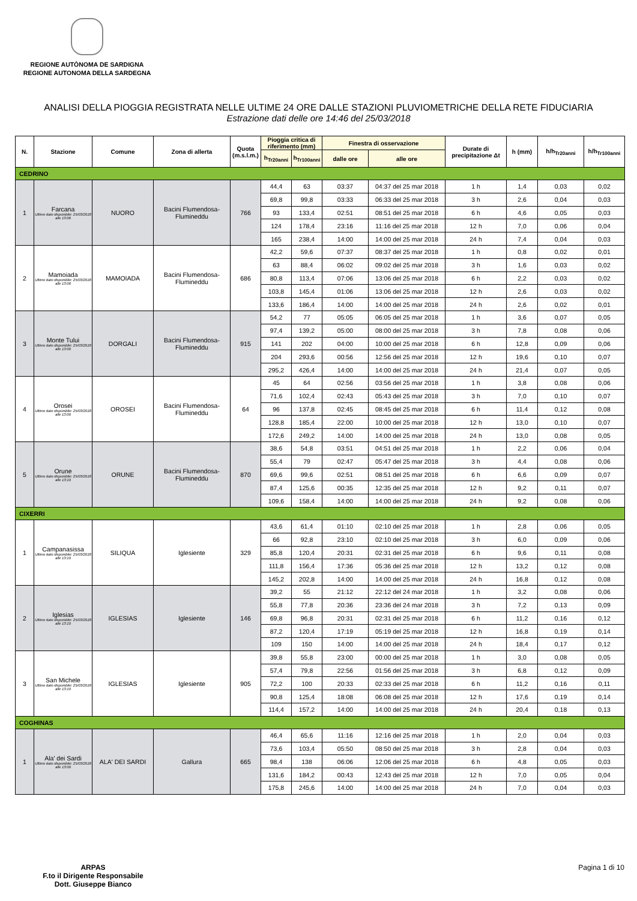REGIONE AUTÒNOMA DE SARDIGNA
REGIONE AUTONOMA DELLA SARDEGNA
ANALISI DELLA PIOGGIA REGISTRATA NELLE ULTIME 24 ORE DALLE STAZIONI PLUVIOMETRICHE DELLA RETE FIDUCIARIA
Estrazione dati delle ore 14:46 del 25/03/2018
| N. | Stazione | Comune | Zona di allerta | Quota (m.s.l.m.) | Pioggia critica di riferimento (mm) | | Finestra di osservazione | | Durate di precipitazione Δt | h (mm) | h/h<sub>Tr20anni</sub> | h/h<sub>Tr100anni</sub> |
| --- | --- | --- | --- | --- | --- | --- | --- | --- | --- | --- | --- | --- |
| | | | | | h<sub>Tr20anni</sub> | h<sub>Tr100anni</sub> | dalle ore | alle ore | | | | |
| CEDRINO | | | | | | | | | | | | |
| 1 | Farcana Ultimo dato disponibile: 25/03/2018 alle 13:06 | NUORO | Bacini Flumendosa-Flumineddu | 766 | 44,4 | 63 | 03:37 | 04:37 del 25 mar 2018 | 1 h | 1,4 | 0,03 | 0,02 |
| | | | | | 69,8 | 99,8 | 03:33 | 06:33 del 25 mar 2018 | 3 h | 2,6 | 0,04 | 0,03 |
| | | | | | 93 | 133,4 | 02:51 | 08:51 del 25 mar 2018 | 6 h | 4,6 | 0,05 | 0,03 |
| | | | | | 124 | 178,4 | 23:16 | 11:16 del 25 mar 2018 | 12 h | 7,0 | 0,06 | 0,04 |
| | | | | | 165 | 238,4 | 14:00 | 14:00 del 25 mar 2018 | 24 h | 7,4 | 0,04 | 0,03 |
| 2 | Mamoiada Ultimo dato disponibile: 25/03/2018 alle 13:06 | MAMOIADA | Bacini Flumendosa-Flumineddu | 686 | 42,2 | 59,6 | 07:37 | 08:37 del 25 mar 2018 | 1 h | 0,8 | 0,02 | 0,01 |
| | | | | | 63 | 88,4 | 06:02 | 09:02 del 25 mar 2018 | 3 h | 1,6 | 0,03 | 0,02 |
| | | | | | 80,8 | 113,4 | 07:06 | 13:06 del 25 mar 2018 | 6 h | 2,2 | 0,03 | 0,02 |
| | | | | | 103,8 | 145,4 | 01:06 | 13:06 del 25 mar 2018 | 12 h | 2,6 | 0,03 | 0,02 |
| | | | | | 133,6 | 186,4 | 14:00 | 14:00 del 25 mar 2018 | 24 h | 2,6 | 0,02 | 0,01 |
| 3 | Monte Tului Ultimo dato disponibile: 25/03/2018 alle 13:00 | DORGALI | Bacini Flumendosa-Flumineddu | 915 | 54,2 | 77 | 05:05 | 06:05 del 25 mar 2018 | 1 h | 3,6 | 0,07 | 0,05 |
| | | | | | 97,4 | 139,2 | 05:00 | 08:00 del 25 mar 2018 | 3 h | 7,8 | 0,08 | 0,06 |
| | | | | | 141 | 202 | 04:00 | 10:00 del 25 mar 2018 | 6 h | 12,8 | 0,09 | 0,06 |
| | | | | | 204 | 293,6 | 00:56 | 12:56 del 25 mar 2018 | 12 h | 19,6 | 0,10 | 0,07 |
| | | | | | 295,2 | 426,4 | 14:00 | 14:00 del 25 mar 2018 | 24 h | 21,4 | 0,07 | 0,05 |
| 4 | Orosei Ultimo dato disponibile: 25/03/2018 alle 13:00 | OROSEI | Bacini Flumendosa-Flumineddu | 64 | 45 | 64 | 02:56 | 03:56 del 25 mar 2018 | 1 h | 3,8 | 0,08 | 0,06 |
| | | | | | 71,6 | 102,4 | 02:43 | 05:43 del 25 mar 2018 | 3 h | 7,0 | 0,10 | 0,07 |
| | | | | | 96 | 137,8 | 02:45 | 08:45 del 25 mar 2018 | 6 h | 11,4 | 0,12 | 0,08 |
| | | | | | 128,8 | 185,4 | 22:00 | 10:00 del 25 mar 2018 | 12 h | 13,0 | 0,10 | 0,07 |
| | | | | | 172,6 | 249,2 | 14:00 | 14:00 del 25 mar 2018 | 24 h | 13,0 | 0,08 | 0,05 |
| 5 | Orune Ultimo dato disponibile: 25/03/2018 alle 13:10 | ORUNE | Bacini Flumendosa-Flumineddu | 870 | 38,6 | 54,8 | 03:51 | 04:51 del 25 mar 2018 | 1 h | 2,2 | 0,06 | 0,04 |
| | | | | | 55,4 | 79 | 02:47 | 05:47 del 25 mar 2018 | 3 h | 4,4 | 0,08 | 0,06 |
| | | | | | 69,6 | 99,6 | 02:51 | 08:51 del 25 mar 2018 | 6 h | 6,6 | 0,09 | 0,07 |
| | | | | | 87,4 | 125,6 | 00:35 | 12:35 del 25 mar 2018 | 12 h | 9,2 | 0,11 | 0,07 |
| | | | | | 109,6 | 158,4 | 14:00 | 14:00 del 25 mar 2018 | 24 h | 9,2 | 0,08 | 0,06 |
| CIXERRI | | | | | | | | | | | | |
| 1 | Campanasissa Ultimo dato disponibile: 25/03/2018 alle 13:10 | SILIQUA | Iglesiente | 329 | 43,6 | 61,4 | 01:10 | 02:10 del 25 mar 2018 | 1 h | 2,8 | 0,06 | 0,05 |
| | | | | | 66 | 92,8 | 23:10 | 02:10 del 25 mar 2018 | 3 h | 6,0 | 0,09 | 0,06 |
| | | | | | 85,8 | 120,4 | 20:31 | 02:31 del 25 mar 2018 | 6 h | 9,6 | 0,11 | 0,08 |
| | | | | | 111,8 | 156,4 | 17:36 | 05:36 del 25 mar 2018 | 12 h | 13,2 | 0,12 | 0,08 |
| | | | | | 145,2 | 202,8 | 14:00 | 14:00 del 25 mar 2018 | 24 h | 16,8 | 0,12 | 0,08 |
| 2 | Iglesias Ultimo dato disponibile: 25/03/2018 alle 13:10 | IGLESIAS | Iglesiente | 146 | 39,2 | 55 | 21:12 | 22:12 del 24 mar 2018 | 1 h | 3,2 | 0,08 | 0,06 |
| | | | | | 55,8 | 77,8 | 20:36 | 23:36 del 24 mar 2018 | 3 h | 7,2 | 0,13 | 0,09 |
| | | | | | 69,8 | 96,8 | 20:31 | 02:31 del 25 mar 2018 | 6 h | 11,2 | 0,16 | 0,12 |
| | | | | | 87,2 | 120,4 | 17:19 | 05:19 del 25 mar 2018 | 12 h | 16,8 | 0,19 | 0,14 |
| | | | | | 109 | 150 | 14:00 | 14:00 del 25 mar 2018 | 24 h | 18,4 | 0,17 | 0,12 |
| 3 | San Michele Ultimo dato disponibile: 25/03/2018 alle 13:10 | IGLESIAS | Iglesiente | 905 | 39,8 | 55,8 | 23:00 | 00:00 del 25 mar 2018 | 1 h | 3,0 | 0,08 | 0,05 |
| | | | | | 57,4 | 79,8 | 22:56 | 01:56 del 25 mar 2018 | 3 h | 6,8 | 0,12 | 0,09 |
| | | | | | 72,2 | 100 | 20:33 | 02:33 del 25 mar 2018 | 6 h | 11,2 | 0,16 | 0,11 |
| | | | | | 90,8 | 125,4 | 18:08 | 06:08 del 25 mar 2018 | 12 h | 17,6 | 0,19 | 0,14 |
| | | | | | 114,4 | 157,2 | 14:00 | 14:00 del 25 mar 2018 | 24 h | 20,4 | 0,18 | 0,13 |
| COGHINAS | | | | | | | | | | | | |
| 1 | Ala' dei Sardi Ultimo dato disponibile: 25/03/2018 alle 13:00 | ALA' DEI SARDI | Gallura | 665 | 46,4 | 65,6 | 11:16 | 12:16 del 25 mar 2018 | 1 h | 2,0 | 0,04 | 0,03 |
| | | | | | 73,6 | 103,4 | 05:50 | 08:50 del 25 mar 2018 | 3 h | 2,8 | 0,04 | 0,03 |
| | | | | | 98,4 | 138 | 06:06 | 12:06 del 25 mar 2018 | 6 h | 4,8 | 0,05 | 0,03 |
| | | | | | 131,6 | 184,2 | 00:43 | 12:43 del 25 mar 2018 | 12 h | 7,0 | 0,05 | 0,04 |
| | | | | | 175,8 | 245,6 | 14:00 | 14:00 del 25 mar 2018 | 24 h | 7,0 | 0,04 | 0,03 |
ARPAS
F.to il Dirigente Responsabile
Dott. Giuseppe Bianco
Pagina 1 di 10